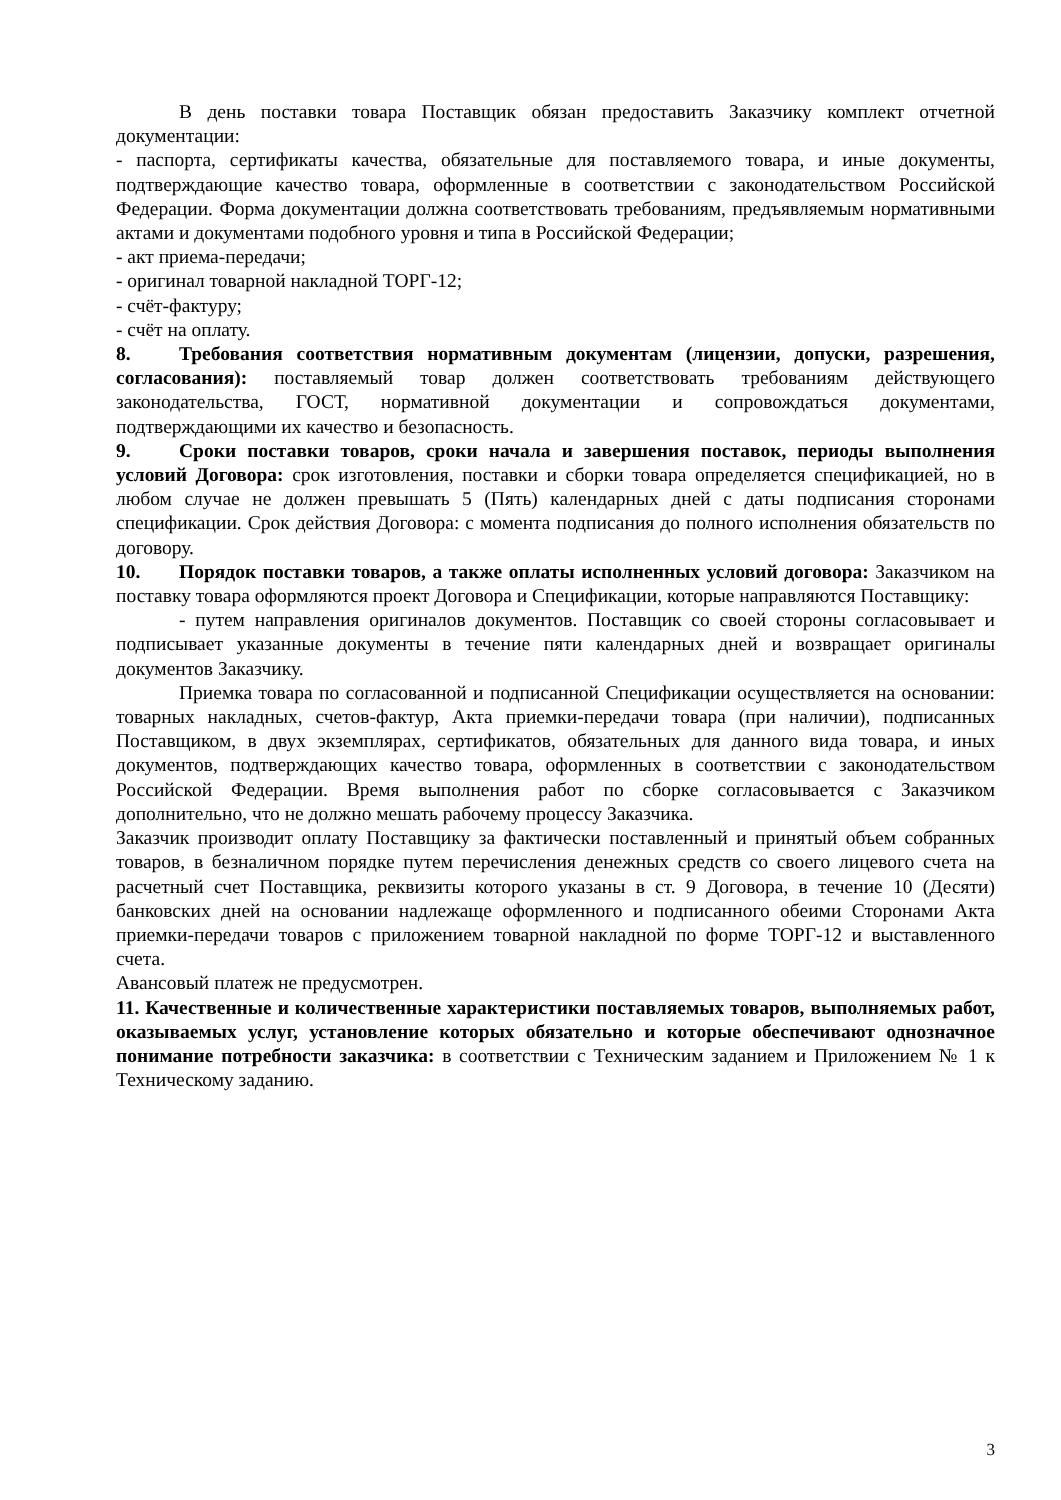В день поставки товара Поставщик обязан предоставить Заказчику комплект отчетной документации:
- паспорта, сертификаты качества, обязательные для поставляемого товара, и иные документы, подтверждающие качество товара, оформленные в соответствии с законодательством Российской Федерации. Форма документации должна соответствовать требованиям, предъявляемым нормативными актами и документами подобного уровня и типа в Российской Федерации;
- акт приема-передачи;
- оригинал товарной накладной ТОРГ-12;
- счёт-фактуру;
- счёт на оплату.
8. Требования соответствия нормативным документам (лицензии, допуски, разрешения, согласования): поставляемый товар должен соответствовать требованиям действующего законодательства, ГОСТ, нормативной документации и сопровождаться документами, подтверждающими их качество и безопасность.
9. Сроки поставки товаров, сроки начала и завершения поставок, периоды выполнения условий Договора: срок изготовления, поставки и сборки товара определяется спецификацией, но в любом случае не должен превышать 5 (Пять) календарных дней с даты подписания сторонами спецификации. Срок действия Договора: с момента подписания до полного исполнения обязательств по договору.
10. Порядок поставки товаров, а также оплаты исполненных условий договора: Заказчиком на поставку товара оформляются проект Договора и Спецификации, которые направляются Поставщику:
- путем направления оригиналов документов. Поставщик со своей стороны согласовывает и подписывает указанные документы в течение пяти календарных дней и возвращает оригиналы документов Заказчику.
Приемка товара по согласованной и подписанной Спецификации осуществляется на основании: товарных накладных, счетов-фактур, Акта приемки-передачи товара (при наличии), подписанных Поставщиком, в двух экземплярах, сертификатов, обязательных для данного вида товара, и иных документов, подтверждающих качество товара, оформленных в соответствии с законодательством Российской Федерации. Время выполнения работ по сборке согласовывается с Заказчиком дополнительно, что не должно мешать рабочему процессу Заказчика.
Заказчик производит оплату Поставщику за фактически поставленный и принятый объем собранных товаров, в безналичном порядке путем перечисления денежных средств со своего лицевого счета на расчетный счет Поставщика, реквизиты которого указаны в ст. 9 Договора, в течение 10 (Десяти) банковских дней на основании надлежаще оформленного и подписанного обеими Сторонами Акта приемки-передачи товаров с приложением товарной накладной по форме ТОРГ-12 и выставленного счета.
Авансовый платеж не предусмотрен.
11. Качественные и количественные характеристики поставляемых товаров, выполняемых работ, оказываемых услуг, установление которых обязательно и которые обеспечивают однозначное понимание потребности заказчика: в соответствии с Техническим заданием и Приложением № 1 к Техническому заданию.
3